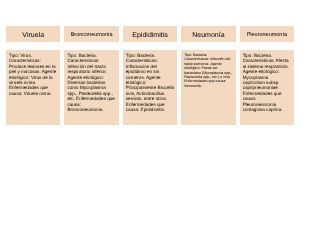Viruela
Tipo: Virus. Características: Produce lesiones en la piel y mucosas. Agente etiológico: Virus de la viruela ovina. Enfermedades que causa: Viruela ovina.
Bronconeumonía
Tipo: Bacteria. Características: Infección del tracto respiratorio inferior. Agente etiológico: Diversas bacterias como Mycoplasma spp., Pasteurella spp., etc. Enfermedades que causa: Bronconeumonía.
Epididimitis
Tipo: Bacteria. Características: Inflamación del epidídimo en los carneros. Agente etiológico: Principalmente Brucella ovis, Actinobacillus seminis, entre otros. Enfermedades que causa: Epididimitis.
Neumonía
Tipo: Bacteria. Características: Infección del tejido pulmonar. Agente etiológico: Puede ser bacteriano (Mycoplasma spp., Pasteurella spp., etc.) o viral. Enfermedades que causa: Neumonía.
Pleuroneumonía
Tipo: Bacteria. Características: Afecta al sistema respiratorio. Agente etiológico: Mycoplasma capricolum subsp. capripneumoniae. Enfermedades que causa: Pleuroneumonía contagiosa caprina.